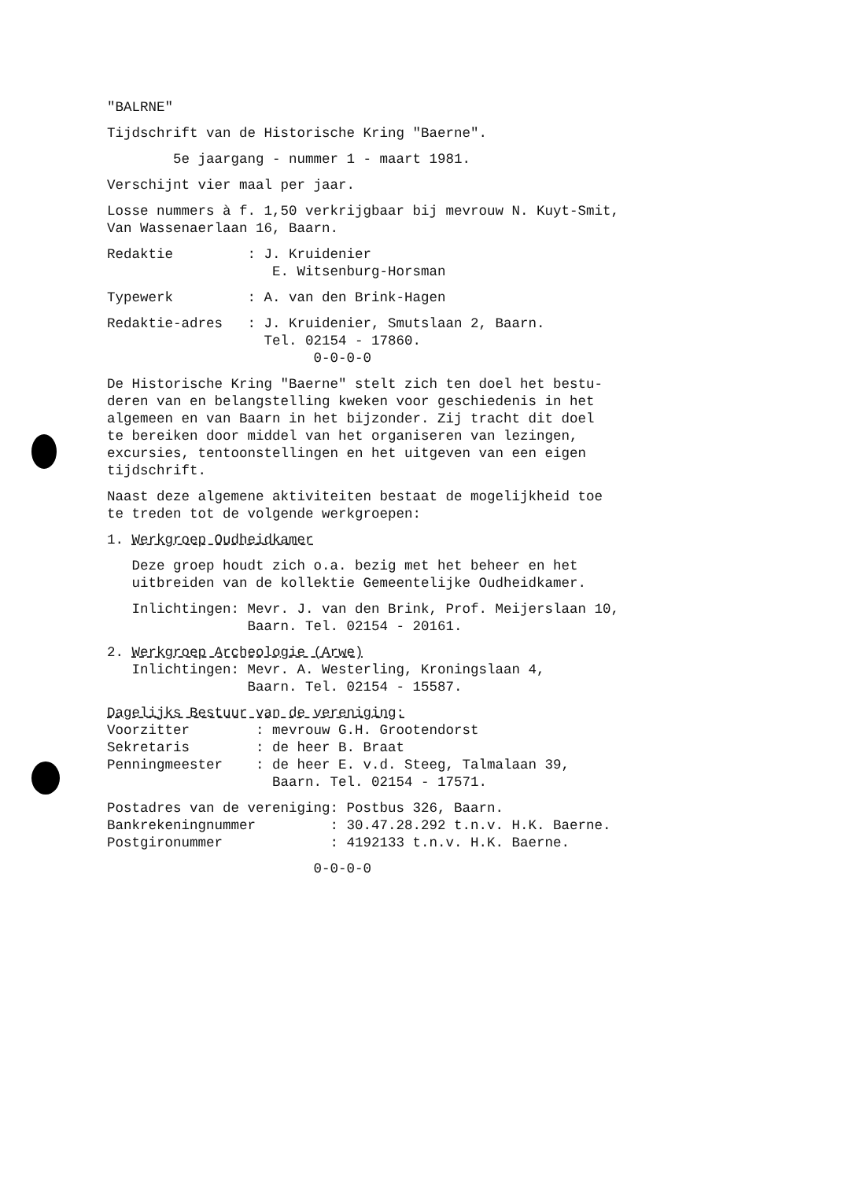"BALRNE"
Tijdschrift van de Historische Kring "Baerne".
5e jaargang - nummer 1 - maart 1981.
Verschijnt vier maal per jaar.
Losse nummers à f. 1,50 verkrijgbaar bij mevrouw N. Kuyt-Smit, Van Wassenaerlaan 16, Baarn.
Redaktie : J. Kruidenier E. Witsenburg-Horsman
Typewerk : A. van den Brink-Hagen
Redaktie-adres : J. Kruidenier, Smutslaan 2, Baarn. Tel. 02154 - 17860. 0-0-0-0
De Historische Kring "Baerne" stelt zich ten doel het bestu- deren van en belangstelling kweken voor geschiedenis in het algemeen en van Baarn in het bijzonder. Zij tracht dit doel te bereiken door middel van het organiseren van lezingen, excursies, tentoonstellingen en het uitgeven van een eigen tijdschrift.
Naast deze algemene aktiviteiten bestaat de mogelijkheid toe te treden tot de volgende werkgroepen:
1. Werkgroep Oudheidkamer
Deze groep houdt zich o.a. bezig met het beheer en het uitbreiden van de kollektie Gemeentelijke Oudheidkamer.
Inlichtingen: Mevr. J. van den Brink, Prof. Meijerslaan 10, Baarn. Tel. 02154 - 20161.
2. Werkgroep Archeologie (Arwe) Inlichtingen: Mevr. A. Westerling, Kroningslaan 4, Baarn. Tel. 02154 - 15587.
Dagelijks Bestuur van de vereniging: Voorzitter : mevrouw G.H. Grootendorst Sekretaris : de heer B. Braat Penningmeester : de heer E. v.d. Steeg, Talmalaan 39, Baarn. Tel. 02154 - 17571.
Postadres van de vereniging: Postbus 326, Baarn. Bankrekeningnummer : 30.47.28.292 t.n.v. H.K. Baerne. Postgironummer : 4192133 t.n.v. H.K. Baerne.
0-0-0-0